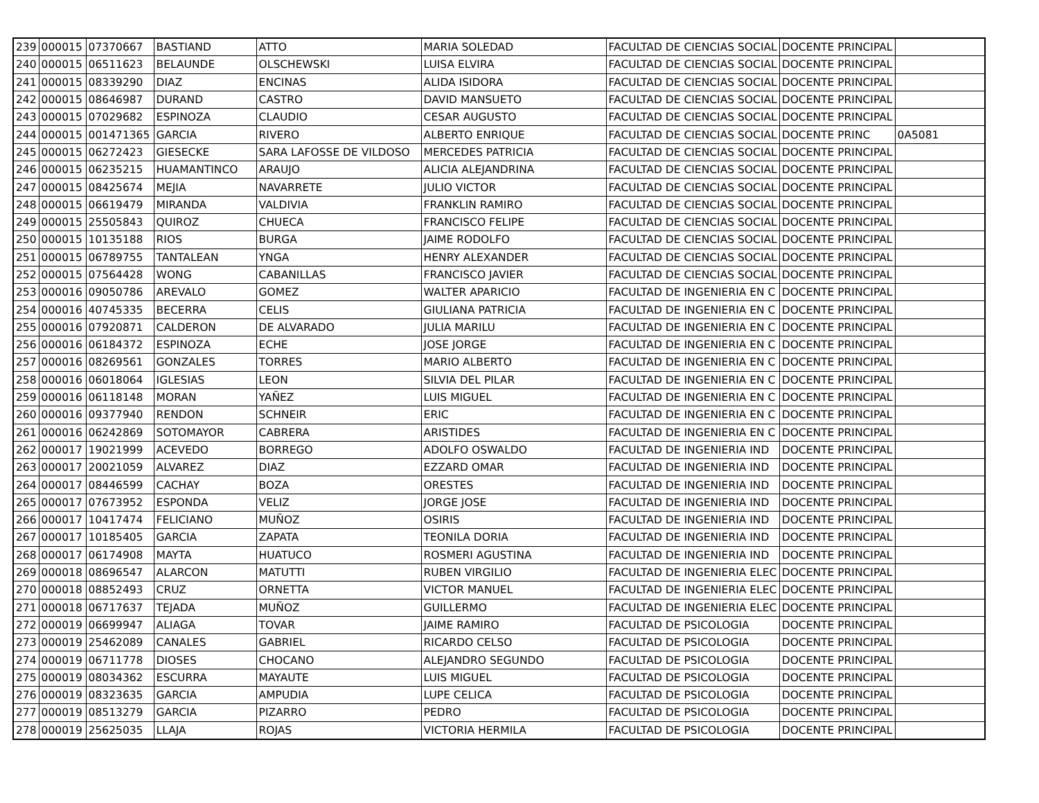| 239 | 000015 | 07370667 | BASTIAND | ATTO | MARIA SOLEDAD | FACULTAD DE CIENCIAS SOCIAL | DOCENTE PRINCIPAL | |
| 240 | 000015 | 06511623 | BELAUNDE | OLSCHEWSKI | LUISA ELVIRA | FACULTAD DE CIENCIAS SOCIAL | DOCENTE PRINCIPAL | |
| 241 | 000015 | 08339290 | DIAZ | ENCINAS | ALIDA ISIDORA | FACULTAD DE CIENCIAS SOCIAL | DOCENTE PRINCIPAL | |
| 242 | 000015 | 08646987 | DURAND | CASTRO | DAVID MANSUETO | FACULTAD DE CIENCIAS SOCIAL | DOCENTE PRINCIPAL | |
| 243 | 000015 | 07029682 | ESPINOZA | CLAUDIO | CESAR AUGUSTO | FACULTAD DE CIENCIAS SOCIAL | DOCENTE PRINCIPAL | |
| 244 | 000015 | 001471365 | GARCIA | RIVERO | ALBERTO ENRIQUE | FACULTAD DE CIENCIAS SOCIAL | DOCENTE PRINC | 0A5081 |
| 245 | 000015 | 06272423 | GIESECKE | SARA LAFOSSE DE VILDOSO | MERCEDES PATRICIA | FACULTAD DE CIENCIAS SOCIAL | DOCENTE PRINCIPAL | |
| 246 | 000015 | 06235215 | HUAMANTINCO | ARAUJO | ALICIA ALEJANDRINA | FACULTAD DE CIENCIAS SOCIAL | DOCENTE PRINCIPAL | |
| 247 | 000015 | 08425674 | MEJIA | NAVARRETE | JULIO VICTOR | FACULTAD DE CIENCIAS SOCIAL | DOCENTE PRINCIPAL | |
| 248 | 000015 | 06619479 | MIRANDA | VALDIVIA | FRANKLIN RAMIRO | FACULTAD DE CIENCIAS SOCIAL | DOCENTE PRINCIPAL | |
| 249 | 000015 | 25505843 | QUIROZ | CHUECA | FRANCISCO FELIPE | FACULTAD DE CIENCIAS SOCIAL | DOCENTE PRINCIPAL | |
| 250 | 000015 | 10135188 | RIOS | BURGA | JAIME RODOLFO | FACULTAD DE CIENCIAS SOCIAL | DOCENTE PRINCIPAL | |
| 251 | 000015 | 06789755 | TANTALEAN | YNGA | HENRY ALEXANDER | FACULTAD DE CIENCIAS SOCIAL | DOCENTE PRINCIPAL | |
| 252 | 000015 | 07564428 | WONG | CABANILLAS | FRANCISCO JAVIER | FACULTAD DE CIENCIAS SOCIAL | DOCENTE PRINCIPAL | |
| 253 | 000016 | 09050786 | AREVALO | GOMEZ | WALTER APARICIO | FACULTAD DE INGENIERIA EN C | DOCENTE PRINCIPAL | |
| 254 | 000016 | 40745335 | BECERRA | CELIS | GIULIANA PATRICIA | FACULTAD DE INGENIERIA EN C | DOCENTE PRINCIPAL | |
| 255 | 000016 | 07920871 | CALDERON | DE ALVARADO | JULIA MARILU | FACULTAD DE INGENIERIA EN C | DOCENTE PRINCIPAL | |
| 256 | 000016 | 06184372 | ESPINOZA | ECHE | JOSE JORGE | FACULTAD DE INGENIERIA EN C | DOCENTE PRINCIPAL | |
| 257 | 000016 | 08269561 | GONZALES | TORRES | MARIO ALBERTO | FACULTAD DE INGENIERIA EN C | DOCENTE PRINCIPAL | |
| 258 | 000016 | 06018064 | IGLESIAS | LEON | SILVIA DEL PILAR | FACULTAD DE INGENIERIA EN C | DOCENTE PRINCIPAL | |
| 259 | 000016 | 06118148 | MORAN | YAÑEZ | LUIS MIGUEL | FACULTAD DE INGENIERIA EN C | DOCENTE PRINCIPAL | |
| 260 | 000016 | 09377940 | RENDON | SCHNEIR | ERIC | FACULTAD DE INGENIERIA EN C | DOCENTE PRINCIPAL | |
| 261 | 000016 | 06242869 | SOTOMAYOR | CABRERA | ARISTIDES | FACULTAD DE INGENIERIA EN C | DOCENTE PRINCIPAL | |
| 262 | 000017 | 19021999 | ACEVEDO | BORREGO | ADOLFO OSWALDO | FACULTAD DE INGENIERIA IND | DOCENTE PRINCIPAL | |
| 263 | 000017 | 20021059 | ALVAREZ | DIAZ | EZZARD OMAR | FACULTAD DE INGENIERIA IND | DOCENTE PRINCIPAL | |
| 264 | 000017 | 08446599 | CACHAY | BOZA | ORESTES | FACULTAD DE INGENIERIA IND | DOCENTE PRINCIPAL | |
| 265 | 000017 | 07673952 | ESPONDA | VELIZ | JORGE JOSE | FACULTAD DE INGENIERIA IND | DOCENTE PRINCIPAL | |
| 266 | 000017 | 10417474 | FELICIANO | MUÑOZ | OSIRIS | FACULTAD DE INGENIERIA IND | DOCENTE PRINCIPAL | |
| 267 | 000017 | 10185405 | GARCIA | ZAPATA | TEONILA DORIA | FACULTAD DE INGENIERIA IND | DOCENTE PRINCIPAL | |
| 268 | 000017 | 06174908 | MAYTA | HUATUCO | ROSMERI AGUSTINA | FACULTAD DE INGENIERIA IND | DOCENTE PRINCIPAL | |
| 269 | 000018 | 08696547 | ALARCON | MATUTTI | RUBEN VIRGILIO | FACULTAD DE INGENIERIA ELEC | DOCENTE PRINCIPAL | |
| 270 | 000018 | 08852493 | CRUZ | ORNETTA | VICTOR MANUEL | FACULTAD DE INGENIERIA ELEC | DOCENTE PRINCIPAL | |
| 271 | 000018 | 06717637 | TEJADA | MUÑOZ | GUILLERMO | FACULTAD DE INGENIERIA ELEC | DOCENTE PRINCIPAL | |
| 272 | 000019 | 06699947 | ALIAGA | TOVAR | JAIME RAMIRO | FACULTAD DE PSICOLOGIA | DOCENTE PRINCIPAL | |
| 273 | 000019 | 25462089 | CANALES | GABRIEL | RICARDO CELSO | FACULTAD DE PSICOLOGIA | DOCENTE PRINCIPAL | |
| 274 | 000019 | 06711778 | DIOSES | CHOCANO | ALEJANDRO SEGUNDO | FACULTAD DE PSICOLOGIA | DOCENTE PRINCIPAL | |
| 275 | 000019 | 08034362 | ESCURRA | MAYAUTE | LUIS MIGUEL | FACULTAD DE PSICOLOGIA | DOCENTE PRINCIPAL | |
| 276 | 000019 | 08323635 | GARCIA | AMPUDIA | LUPE CELICA | FACULTAD DE PSICOLOGIA | DOCENTE PRINCIPAL | |
| 277 | 000019 | 08513279 | GARCIA | PIZARRO | PEDRO | FACULTAD DE PSICOLOGIA | DOCENTE PRINCIPAL | |
| 278 | 000019 | 25625035 | LLAJA | ROJAS | VICTORIA HERMILA | FACULTAD DE PSICOLOGIA | DOCENTE PRINCIPAL | |